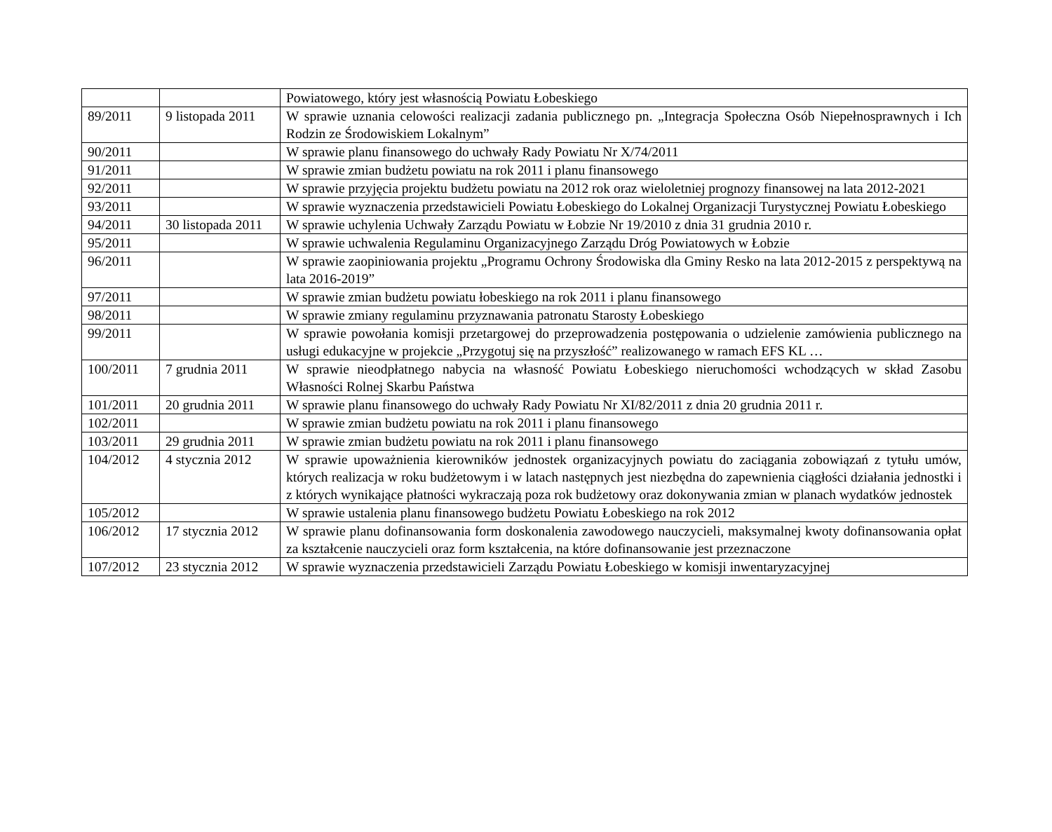| | | Powiatowego, który jest własnością Powiatu Łobeskiego |
| 89/2011 | 9 listopada 2011 | W sprawie uznania celowości realizacji zadania publicznego pn. „Integracja Społeczna Osób Niepełnosprawnych i Ich Rodzin ze Środowiskiem Lokalnym” |
| 90/2011 | | W sprawie planu finansowego do uchwały Rady Powiatu Nr X/74/2011 |
| 91/2011 | | W sprawie zmian budżetu powiatu na rok 2011 i planu finansowego |
| 92/2011 | | W sprawie przyjęcia projektu budżetu powiatu na 2012 rok oraz wieloletniej prognozy finansowej na lata 2012-2021 |
| 93/2011 | | W sprawie wyznaczenia przedstawicieli Powiatu Łobeskiego do Lokalnej Organizacji Turystycznej Powiatu Łobeskiego |
| 94/2011 | 30 listopada 2011 | W sprawie uchylenia Uchwały Zarządu Powiatu w Łobzie Nr 19/2010 z dnia 31 grudnia 2010 r. |
| 95/2011 | | W sprawie uchwalenia Regulaminu Organizacyjnego Zarządu Dróg Powiatowych w Łobzie |
| 96/2011 | | W sprawie zaopiniowania projektu „Programu Ochrony Środowiska dla Gminy Resko na lata 2012-2015 z perspektywą na lata 2016-2019” |
| 97/2011 | | W sprawie zmian budżetu powiatu łobeskiego na rok 2011 i planu finansowego |
| 98/2011 | | W sprawie zmiany regulaminu przyznawania patronatu Starosty Łobeskiego |
| 99/2011 | | W sprawie powołania komisji przetargowej do przeprowadzenia postępowania o udzielenie zamówienia publicznego na usługi edukacyjne w projekcie „Przygotuj się na przyszłość” realizowanego w ramach EFS KL … |
| 100/2011 | 7 grudnia 2011 | W sprawie nieodpłatnego nabycia na własność Powiatu Łobeskiego nieruchomości wchodzących w skład Zasobu Własności Rolnej Skarbu Państwa |
| 101/2011 | 20 grudnia 2011 | W sprawie planu finansowego do uchwały Rady Powiatu Nr XI/82/2011 z dnia 20 grudnia 2011 r. |
| 102/2011 | | W sprawie zmian budżetu powiatu na rok 2011 i planu finansowego |
| 103/2011 | 29 grudnia 2011 | W sprawie zmian budżetu powiatu na rok 2011 i planu finansowego |
| 104/2012 | 4 stycznia 2012 | W sprawie upoważnienia kierowników jednostek organizacyjnych powiatu do zaciągania zobowiązań z tytułu umów, których realizacja w roku budżetowym i w latach następnych jest niezbędna do zapewnienia ciągłości działania jednostki i z których wynikające płatności wykraczają poza rok budżetowy oraz dokonywania zmian w planach wydatków jednostek |
| 105/2012 | | W sprawie ustalenia planu finansowego budżetu Powiatu Łobeskiego na rok 2012 |
| 106/2012 | 17 stycznia 2012 | W sprawie planu dofinansowania form doskonalenia zawodowego nauczycieli, maksymalnej kwoty dofinansowania opłat za kształcenie nauczycieli oraz form kształcenia, na które dofinansowanie jest przeznaczone |
| 107/2012 | 23 stycznia 2012 | W sprawie wyznaczenia przedstawicieli Zarządu Powiatu Łobeskiego w komisji inwentaryzacyjnej |